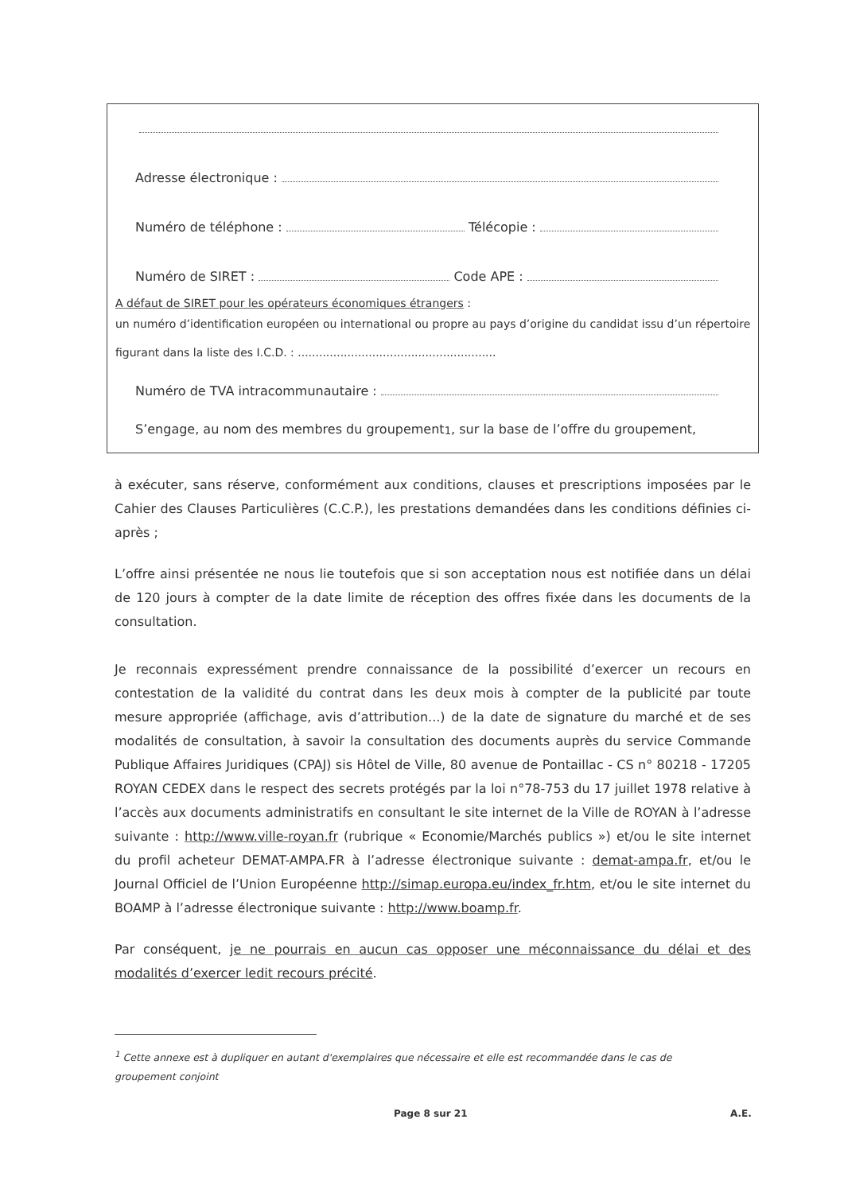Adresse électronique :
Numéro de téléphone : Télécopie :
Numéro de SIRET : Code APE :
A défaut de SIRET pour les opérateurs économiques étrangers :
un numéro d’identification européen ou international ou propre au pays d’origine du candidat issu d’un répertoire figurant dans la liste des I.C.D. : ........................................................
Numéro de TVA intracommunautaire :
S’engage, au nom des membres du groupement<sup>1</sup>, sur la base de l’offre du groupement,
à exécuter, sans réserve, conformément aux conditions, clauses et prescriptions imposées par le Cahier des Clauses Particulières (C.C.P.), les prestations demandées dans les conditions définies ci-après ;
L’offre ainsi présentée ne nous lie toutefois que si son acceptation nous est notifiée dans un délai de 120 jours à compter de la date limite de réception des offres fixée dans les documents de la consultation.
Je reconnais expressément prendre connaissance de la possibilité d’exercer un recours en contestation de la validité du contrat dans les deux mois à compter de la publicité par toute mesure appropriée (affichage, avis d’attribution...) de la date de signature du marché et de ses modalités de consultation, à savoir la consultation des documents auprès du service Commande Publique Affaires Juridiques (CPAJ) sis Hôtel de Ville, 80 avenue de Pontaillac - CS n° 80218 - 17205 ROYAN CEDEX dans le respect des secrets protégés par la loi n°78-753 du 17 juillet 1978 relative à l’accès aux documents administratifs en consultant le site internet de la Ville de ROYAN à l’adresse suivante : http://www.ville-royan.fr (rubrique « Economie/Marchés publics ») et/ou le site internet du profil acheteur DEMAT-AMPA.FR à l’adresse électronique suivante : demat-ampa.fr, et/ou le Journal Officiel de l’Union Européenne http://simap.europa.eu/index_fr.htm, et/ou le site internet du BOAMP à l’adresse électronique suivante : http://www.boamp.fr.
Par conséquent, je ne pourrais en aucun cas opposer une méconnaissance du délai et des modalités d’exercer ledit recours précité.
<sup>1</sup> Cette annexe est à dupliquer en autant d'exemplaires que nécessaire et elle est recommandée dans le cas de groupement conjoint
Page 8 sur 21 A.E.